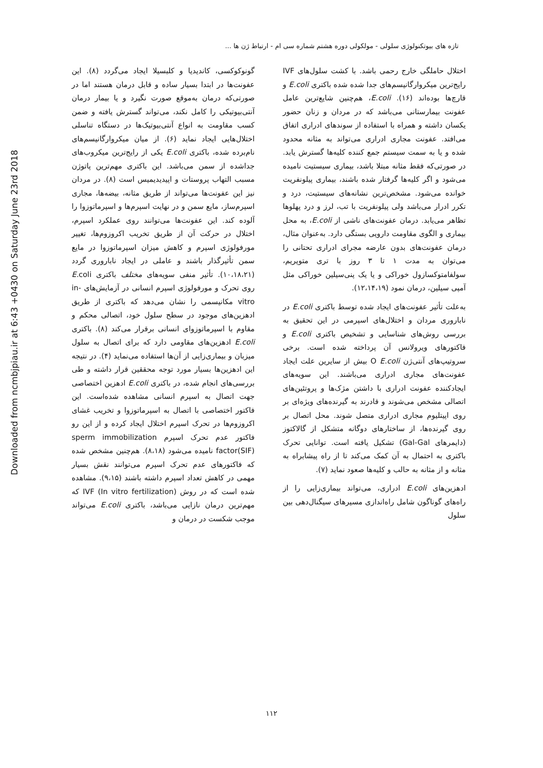تازه های بیوتکنولوژی سلولی - مولکولی دوره هشتم شماره سی ام - ارتباط ژن ها ...
Downloaded from ncmbjpiau.ir at 6:43 +0430 on Saturday June 23rd 2018
گونوکوکسی، کاندیدیا و کلبسیلا ایجاد می‌گردد (۸). این عفونت‌ها در ابتدا بسیار ساده و قابل درمان هستند اما در صورتی‌که درمان به‌موقع صورت نگیرد و یا بیمار درمان آنتی‌بیوتیکی را کامل نکند، می‌تواند گسترش یافته و ضمن کسب مقاومت به انواع آنتی‌بیوتیک‌ها در دستگاه تناسلی اختلال‌هایی ایجاد نماید (۶). از میان میکروارگانیسم‌های نام‌برده شده، باکتری E.coli یکی از رایج‌ترین میکروب‌های جداشده از سمن می‌باشد. این باکتری مهم‌ترین پاتوژن مسبب التهاب پروستات و اپیدیدیمیس است (۸). در مردان نیز این عفونت‌ها می‌تواند از طریق مثانه، بیضه‌ها، مجاری اسپرم‌ساز، مایع سمن و در نهایت اسپرم‌ها و اسپرماتوزوا را آلوده کند. این عفونت‌ها می‌توانند روی عملکرد اسپرم، اختلال در حرکت آن از طریق تخریب اکروزوم‌ها، تغییر مورفولوژی اسپرم و کاهش میزان اسپرماتوزوا در مایع سمن تأثیرگذار باشند و عاملی در ایجاد ناباروری گردد (۱۰،۱۸،۲۱). تأثیر منفی سویه‌های مختلف باکتری E. coli روی تحرک و مورفولوژی اسپرم انسانی در آزمایش‌های in-vitro مکانیسمی را نشان می‌دهد که باکتری از طریق ادهزین‌های موجود در سطح سلول خود، اتصالی محکم و مقاوم با اسپرماتوزوای انسانی برقرار می‌کند (۸). باکتری E.coli ادهزین‌های مقاومی دارد که برای اتصال به سلول میزبان و بیماری‌زایی از آن‌ها استفاده می‌نماید (۴). در نتیجه این ادهزین‌ها بسیار مورد توجه محققین قرار داشته و طی بررسی‌های انجام شده، در باکتری E.coli ادهزین اختصاصی جهت اتصال به اسپرم انسانی مشاهده شده‌است. این فاکتور اختصاصی با اتصال به اسپرماتوزوا و تخریب غشای اکروزوم‌ها در تحرک اسپرم اختلال ایجاد کرده و از این رو فاکتور عدم تحرک اسپرم sperm immobilization factor(SIF) نامیده می‌شود (۸،۱۸). هم‌چنین مشخص شده که فاکتورهای عدم تحرک اسپرم می‌توانند نقش بسیار مهمی در کاهش تعداد اسپرم داشته باشند (۹،۱۵). مشاهده شده است که در روش IVF (In vitro fertilization) که مهم‌ترین درمان نازایی می‌باشد، باکتری E.coli می‌تواند موجب شکست در درمان و
اختلال حاملگی خارج رحمی باشد. با کشت سلول‌های IVF رایج‌ترین میکروارگانیسم‌های جدا شده شده باکتری E.coli و قارچ‌ها بوده‌اند (۱۶). E.coli، هم‌چنین شایع‌ترین عامل عفونت بیمارستانی می‌باشد که در مردان و زنان حضور یکسان داشته و همراه با استفاده از سوندهای ادراری اتفاق می‌افتد. عفونت مجاری ادراری می‌تواند به مثانه محدود شده و یا به سمت سیستم جمع کننده کلیه‌ها گسترش یابد. در صورتی‌که فقط مثانه مبتلا باشد، بیماری سیستیت نامیده می‌شود و اگر کلیه‌ها گرفتار شده باشند، بیماری پیلونفریت خوانده می‌شود. مشخص‌ترین نشانه‌های سیستیت، درد و تکرر ادرار می‌باشد ولی پیلونفریت با تب، لرز و درد پهلوها تظاهر می‌یابد. درمان عفونت‌های ناشی از E.coli، به محل بیماری و الگوی مقاومت دارویی بستگی دارد. به‌عنوان مثال، درمان عفونت‌های بدون عارضه مجرای ادراری تحتانی را می‌توان به مدت ۱ تا ۳ روز با تری متوپریم، سولفامتوکسازول خوراکی و یا یک پنی‌سیلین خوراکی مثل آمپی سیلین، درمان نمود (۱۲،۱۴،۱۹).
به‌علت تأثیر عفونت‌های ایجاد شده توسط باکتری E.coli در ناباروری مردان و اختلال‌های اسپرمی در این تحقیق به بررسی روش‌های شناسایی و تشخیص باکتری E.coli و فاکتورهای ویرولانس آن پرداخته شده است. برخی سروتیپ‌های آنتی‌ژن O E.coli بیش از سایرین علت ایجاد عفونت‌های مجاری ادراری می‌باشند. این سویه‌های ایجادکننده عفونت ادراری با داشتن مژک‌ها و پروتئین‌های اتصالی مشخص می‌شوند و قادرند به گیرنده‌های ویژه‌ای بر روی اپیتلیوم مجاری ادراری متصل شوند. محل اتصال بر روی گیرنده‌ها، از ساختارهای دوگانه متشکل از گالاکتوز (دایمرهای Gal-Gal) تشکیل یافته است. توانایی تحرک باکتری به احتمال به آن کمک می‌کند تا از راه پیشابراه به مثانه و از مثانه به حالب و کلیه‌ها صعود نماید (۷).
ادهزین‌های E.coli ادراری، می‌تواند بیماری‌زایی را از راه‌های گوناگون شامل راه‌اندازی مسیرهای سیگنال‌دهی بین سلول
۱۱۲